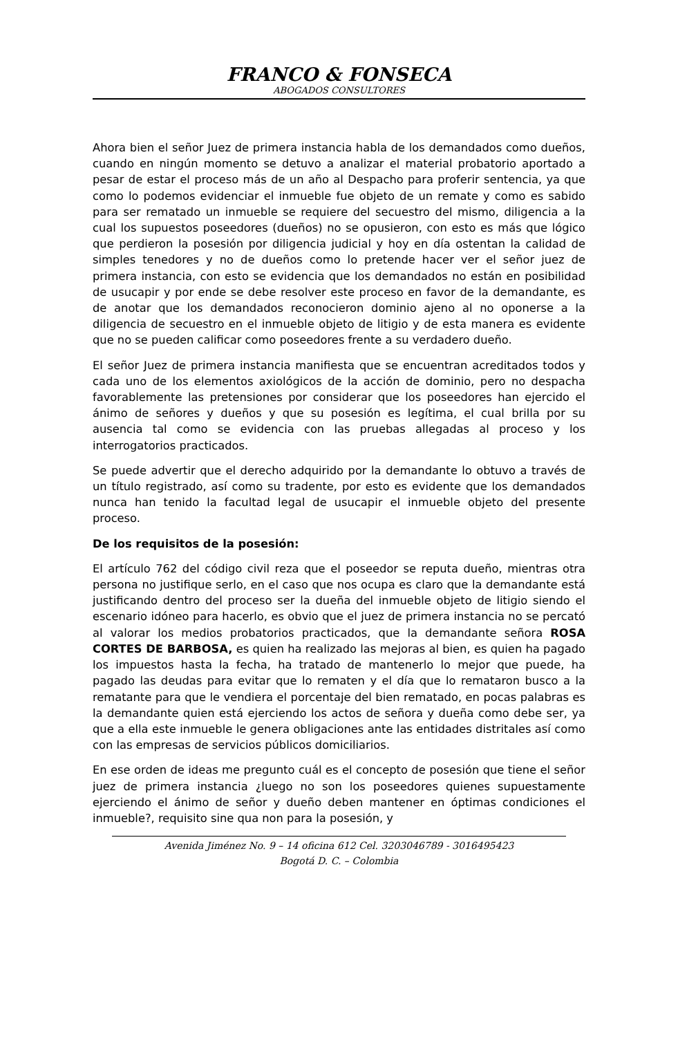FRANCO & FONSECA
ABOGADOS CONSULTORES
Ahora bien el señor Juez de primera instancia habla de los demandados como dueños, cuando en ningún momento se detuvo a analizar el material probatorio aportado a pesar de estar el proceso más de un año al Despacho para proferir sentencia, ya que como lo podemos evidenciar el inmueble fue objeto de un remate y como es sabido para ser rematado un inmueble se requiere del secuestro del mismo, diligencia a la cual los supuestos poseedores (dueños) no se opusieron, con esto es más que lógico que perdieron la posesión por diligencia judicial y hoy en día ostentan la calidad de simples tenedores y no de dueños como lo pretende hacer ver el señor juez de primera instancia, con esto se evidencia que los demandados no están en posibilidad de usucapir y por ende se debe resolver este proceso en favor de la demandante, es de anotar que los demandados reconocieron dominio ajeno al no oponerse a la diligencia de secuestro en el inmueble objeto de litigio y de esta manera es evidente que no se pueden calificar como poseedores frente a su verdadero dueño.
El señor Juez de primera instancia manifiesta que se encuentran acreditados todos y cada uno de los elementos axiológicos de la acción de dominio, pero no despacha favorablemente las pretensiones por considerar que los poseedores han ejercido el ánimo de señores y dueños y que su posesión es legítima, el cual brilla por su ausencia tal como se evidencia con las pruebas allegadas al proceso y los interrogatorios practicados.
Se puede advertir que el derecho adquirido por la demandante lo obtuvo a través de un título registrado, así como su tradente, por esto es evidente que los demandados nunca han tenido la facultad legal de usucapir el inmueble objeto del presente proceso.
De los requisitos de la posesión:
El artículo 762 del código civil reza que el poseedor se reputa dueño, mientras otra persona no justifique serlo, en el caso que nos ocupa es claro que la demandante está justificando dentro del proceso ser la dueña del inmueble objeto de litigio siendo el escenario idóneo para hacerlo, es obvio que el juez de primera instancia no se percató al valorar los medios probatorios practicados, que la demandante señora ROSA CORTES DE BARBOSA, es quien ha realizado las mejoras al bien, es quien ha pagado los impuestos hasta la fecha, ha tratado de mantenerlo lo mejor que puede, ha pagado las deudas para evitar que lo rematen y el día que lo remataron busco a la rematante para que le vendiera el porcentaje del bien rematado, en pocas palabras es la demandante quien está ejerciendo los actos de señora y dueña como debe ser, ya que a ella este inmueble le genera obligaciones ante las entidades distritales así como con las empresas de servicios públicos domiciliarios.
En ese orden de ideas me pregunto cuál es el concepto de posesión que tiene el señor juez de primera instancia ¿luego no son los poseedores quienes supuestamente ejerciendo el ánimo de señor y dueño deben mantener en óptimas condiciones el inmueble?, requisito sine qua non para la posesión, y
Avenida Jiménez No. 9 – 14 oficina 612 Cel. 3203046789 - 3016495423
Bogotá D. C. – Colombia